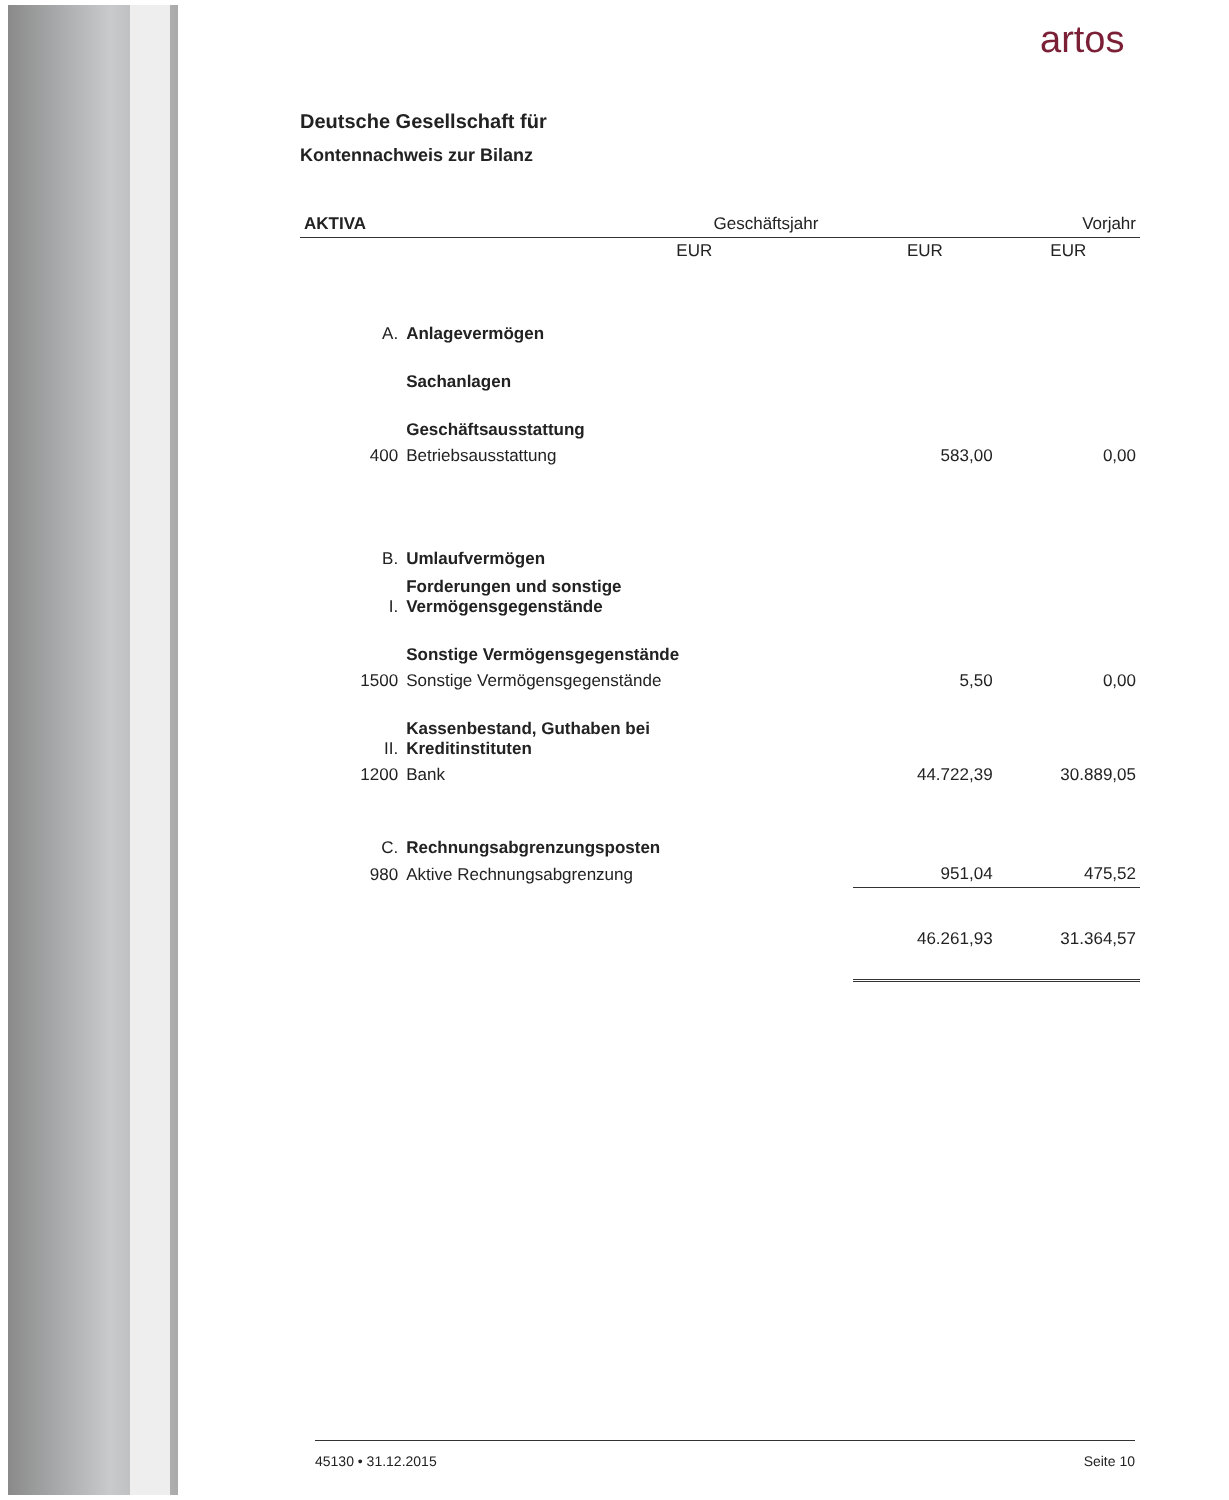artos
Deutsche Gesellschaft für
Kontennachweis zur Bilanz
| AKTIVA | | | Geschäftsjahr | | Vorjahr |
| --- | --- | --- | --- | --- | --- |
| | | | EUR | EUR | EUR |
| A. | Anlagevermögen | | | | |
| | Sachanlagen | | | | |
| | Geschäftsausstattung | | | | |
| 400 | Betriebsausstattung | | | 583,00 | 0,00 |
| B. | Umlaufvermögen | | | | |
| I. | Forderungen und sonstige Vermögensgegenstände | | | | |
| | Sonstige Vermögensgegenstände | | | | |
| 1500 | Sonstige Vermögensgegenstände | | | 5,50 | 0,00 |
| II. | Kassenbestand, Guthaben bei Kreditinstituten | | | | |
| 1200 | Bank | | | 44.722,39 | 30.889,05 |
| C. | Rechnungsabgrenzungsposten | | | | |
| 980 | Aktive Rechnungsabgrenzung | | | 951,04 | 475,52 |
| | | | | 46.261,93 | 31.364,57 |
45130 • 31.12.2015 Seite 10